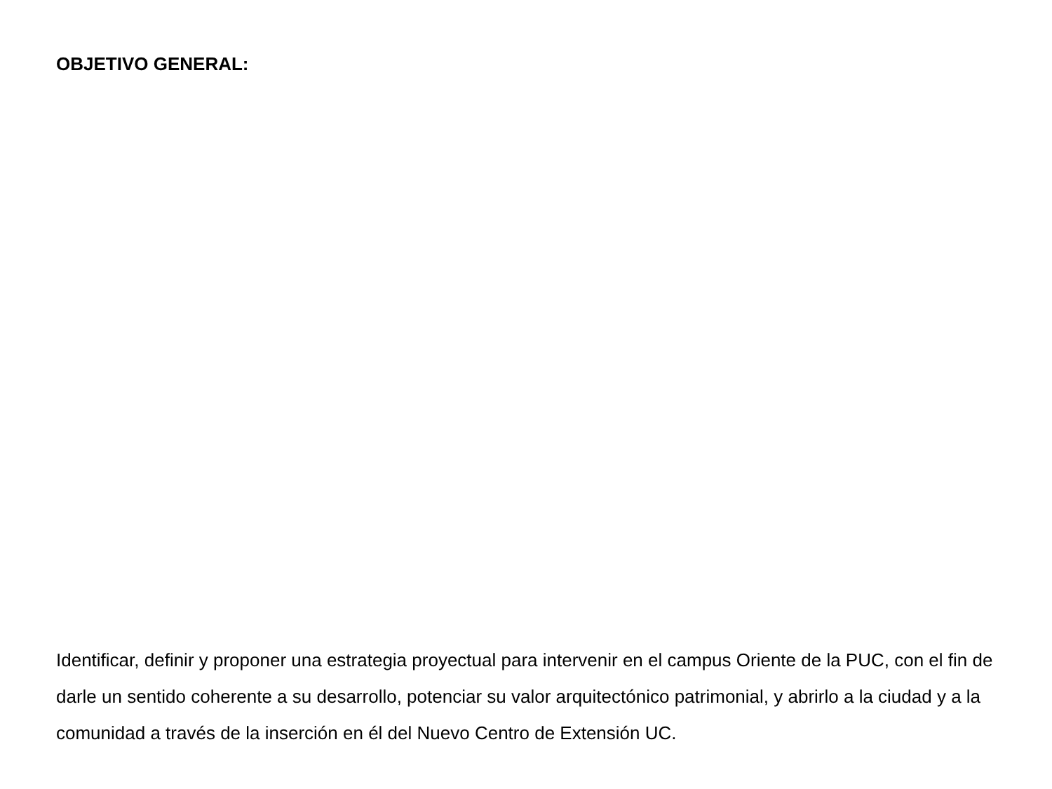OBJETIVO GENERAL:
Identificar, definir y proponer una estrategia proyectual para intervenir en el campus Oriente de la PUC, con el fin de darle un sentido coherente a su desarrollo, potenciar su valor arquitectónico patrimonial, y abrirlo a la ciudad y a la comunidad a través de la inserción en él del Nuevo Centro de Extensión UC.